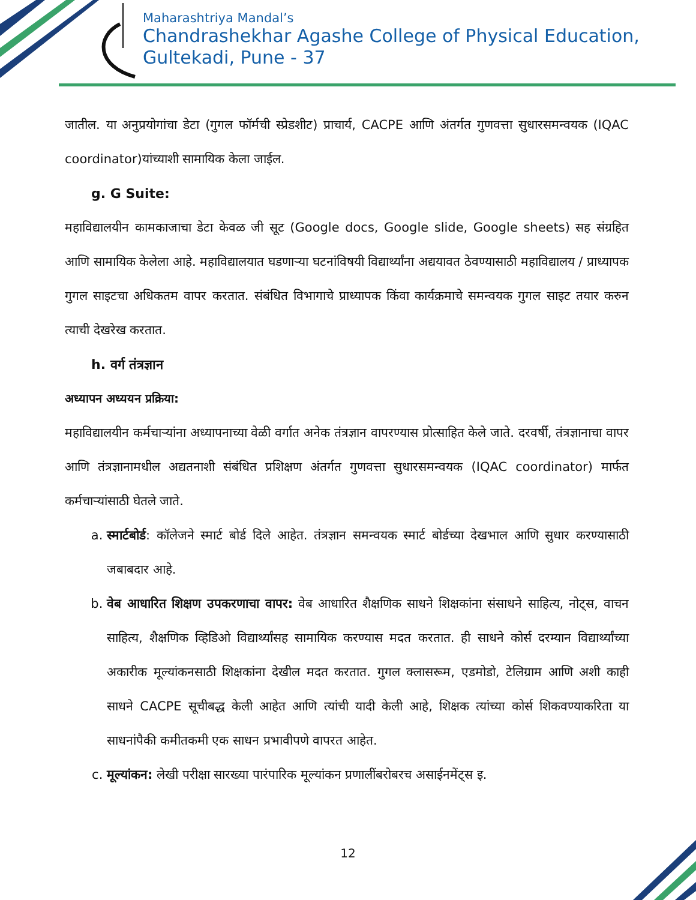Maharashtriya Mandal’s
Chandrashekhar Agashe College of Physical Education,
Gultekadi, Pune - 37
जातील. या अनुप्रयोगांचा डेटा (गुगल फॉर्मची स्प्रेडशीट) प्राचार्य, CACPE आणि अंतर्गत गुणवत्ता सुधारसमन्वयक (IQAC coordinator)यांच्याशी सामायिक केला जाईल.
g. G Suite:
महाविद्यालयीन कामकाजाचा डेटा केवळ जी सूट (Google docs, Google slide, Google sheets) सह संग्रहित आणि सामायिक केलेला आहे. महाविद्यालयात घडणाऱ्या घटनांविषयी विद्यार्थ्यांना अद्ययावत ठेवण्यासाठी महाविद्यालय / प्राध्यापक गुगल साइटचा अधिकतम वापर करतात. संबंधित विभागाचे प्राध्यापक किंवा कार्यक्रमाचे समन्वयक गुगल साइट तयार करुन त्याची देखरेख करतात.
h. वर्ग तंत्रज्ञान
अध्यापन अध्ययन प्रक्रिया:
महाविद्यालयीन कर्मचाऱ्यांना अध्यापनाच्या वेळी वर्गात अनेक तंत्रज्ञान वापरण्यास प्रोत्साहित केले जाते. दरवर्षी, तंत्रज्ञानाचा वापर आणि तंत्रज्ञानामधील अद्यतनाशी संबंधित प्रशिक्षण अंतर्गत गुणवत्ता सुधारसमन्वयक (IQAC coordinator) मार्फत कर्मचाऱ्यांसाठी घेतले जाते.
a. स्मार्टबोर्ड: कॉलेजने स्मार्ट बोर्ड दिले आहेत. तंत्रज्ञान समन्वयक स्मार्ट बोर्डच्या देखभाल आणि सुधार करण्यासाठी जबाबदार आहे.
b. वेब आधारित शिक्षण उपकरणाचा वापर: वेब आधारित शैक्षणिक साधने शिक्षकांना संसाधने साहित्य, नोट्स, वाचन साहित्य, शैक्षणिक व्हिडिओ विद्यार्थ्यांसह सामायिक करण्यास मदत करतात. ही साधने कोर्स दरम्यान विद्यार्थ्यांच्या अकारीक मूल्यांकनसाठी शिक्षकांना देखील मदत करतात. गुगल क्लासरूम, एडमोडो, टेलिग्राम आणि अशी काही साधने CACPE सूचीबद्ध केली आहेत आणि त्यांची यादी केली आहे, शिक्षक त्यांच्या कोर्स शिकवण्याकरिता या साधनांपैकी कमीतकमी एक साधन प्रभावीपणे वापरत आहेत.
c. मूल्यांकन: लेखी परीक्षा सारख्या पारंपारिक मूल्यांकन प्रणालींबरोबरच असाईनमेंट्स इ.
12